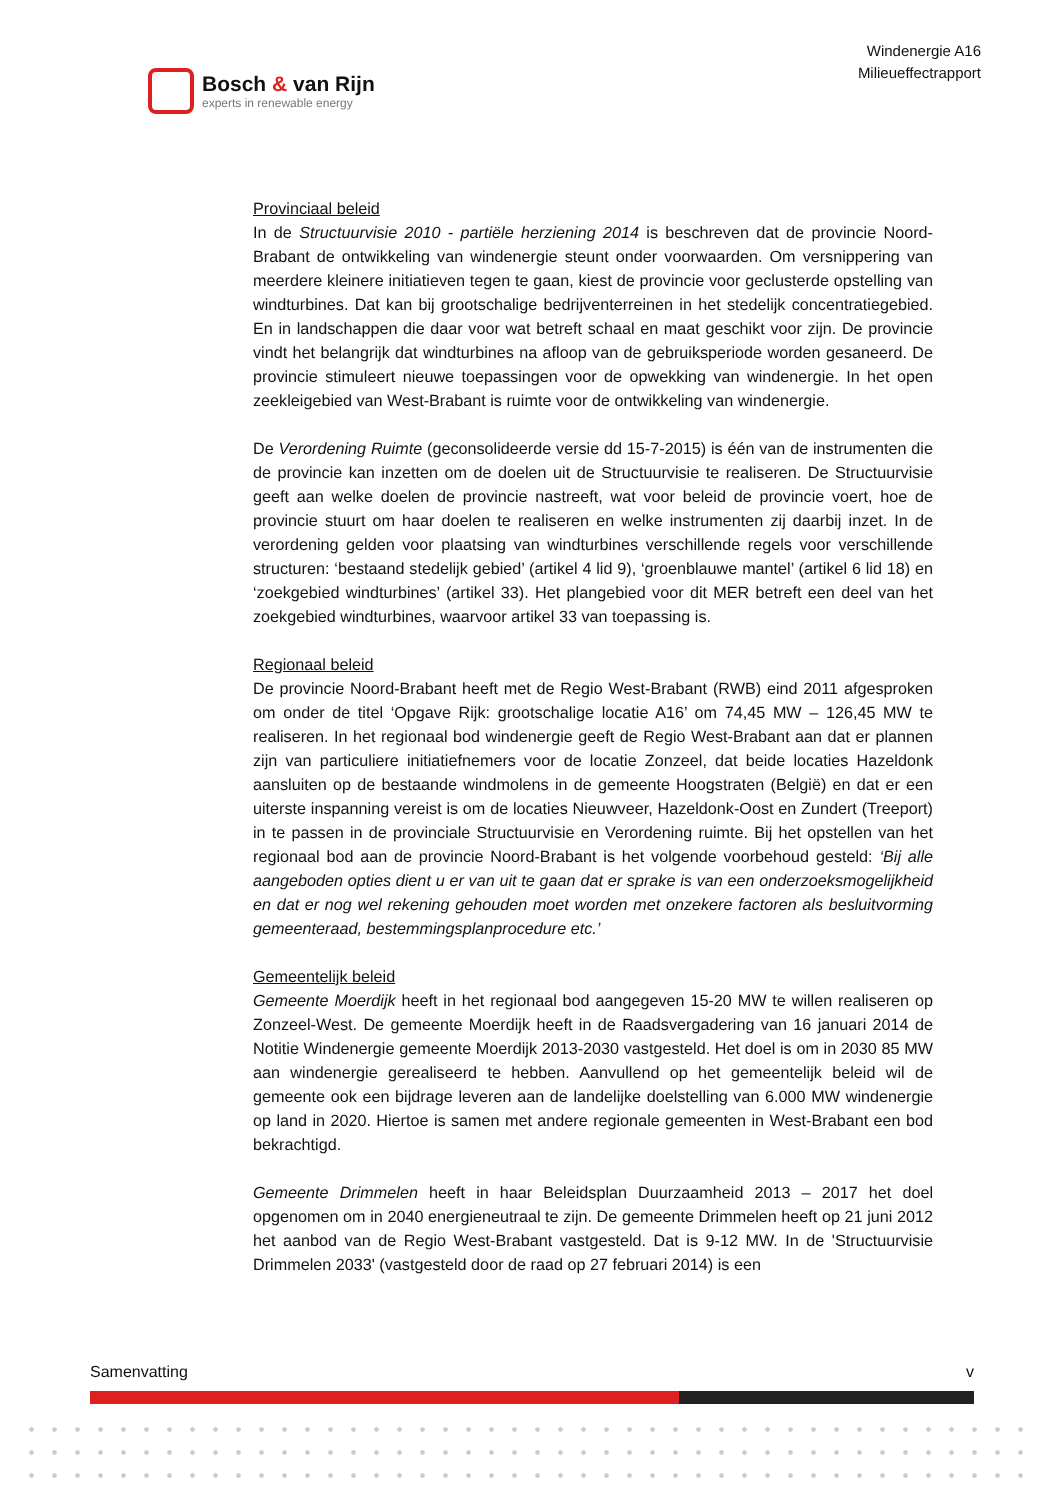Bosch & van Rijn
experts in renewable energy
Windenergie A16
Milieueffectrapport
Provinciaal beleid
In de Structuurvisie 2010 - partiële herziening 2014 is beschreven dat de provincie Noord-Brabant de ontwikkeling van windenergie steunt onder voorwaarden. Om versnippering van meerdere kleinere initiatieven tegen te gaan, kiest de provincie voor geclusterde opstelling van windturbines. Dat kan bij grootschalige bedrijventerreinen in het stedelijk concentratiegebied. En in landschappen die daar voor wat betreft schaal en maat geschikt voor zijn. De provincie vindt het belangrijk dat windturbines na afloop van de gebruiksperiode worden gesaneerd. De provincie stimuleert nieuwe toepassingen voor de opwekking van windenergie. In het open zeekleigebied van West-Brabant is ruimte voor de ontwikkeling van windenergie.
De Verordening Ruimte (geconsolideerde versie dd 15-7-2015) is één van de instrumenten die de provincie kan inzetten om de doelen uit de Structuurvisie te realiseren. De Structuurvisie geeft aan welke doelen de provincie nastreeft, wat voor beleid de provincie voert, hoe de provincie stuurt om haar doelen te realiseren en welke instrumenten zij daarbij inzet. In de verordening gelden voor plaatsing van windturbines verschillende regels voor verschillende structuren: ‘bestaand stedelijk gebied’ (artikel 4 lid 9), ‘groenblauwe mantel’ (artikel 6 lid 18) en ‘zoekgebied windturbines’ (artikel 33). Het plangebied voor dit MER betreft een deel van het zoekgebied windturbines, waarvoor artikel 33 van toepassing is.
Regionaal beleid
De provincie Noord-Brabant heeft met de Regio West-Brabant (RWB) eind 2011 afgesproken om onder de titel ‘Opgave Rijk: grootschalige locatie A16’ om 74,45 MW – 126,45 MW te realiseren. In het regionaal bod windenergie geeft de Regio West-Brabant aan dat er plannen zijn van particuliere initiatiefnemers voor de locatie Zonzeel, dat beide locaties Hazeldonk aansluiten op de bestaande windmolens in de gemeente Hoogstraten (België) en dat er een uiterste inspanning vereist is om de locaties Nieuwveer, Hazeldonk-Oost en Zundert (Treeport) in te passen in de provinciale Structuurvisie en Verordening ruimte. Bij het opstellen van het regionaal bod aan de provincie Noord-Brabant is het volgende voorbehoud gesteld: ‘Bij alle aangeboden opties dient u er van uit te gaan dat er sprake is van een onderzoeksmogelijkheid en dat er nog wel rekening gehouden moet worden met onzekere factoren als besluitvorming gemeenteraad, bestemmingsplanprocedure etc.’
Gemeentelijk beleid
Gemeente Moerdijk heeft in het regionaal bod aangegeven 15-20 MW te willen realiseren op Zonzeel-West. De gemeente Moerdijk heeft in de Raadsvergadering van 16 januari 2014 de Notitie Windenergie gemeente Moerdijk 2013-2030 vastgesteld. Het doel is om in 2030 85 MW aan windenergie gerealiseerd te hebben. Aanvullend op het gemeentelijk beleid wil de gemeente ook een bijdrage leveren aan de landelijke doelstelling van 6.000 MW windenergie op land in 2020. Hiertoe is samen met andere regionale gemeenten in West-Brabant een bod bekrachtigd.
Gemeente Drimmelen heeft in haar Beleidsplan Duurzaamheid 2013 – 2017 het doel opgenomen om in 2040 energieneutraal te zijn. De gemeente Drimmelen heeft op 21 juni 2012 het aanbod van de Regio West-Brabant vastgesteld. Dat is 9-12 MW. In de 'Structuurvisie Drimmelen 2033' (vastgesteld door de raad op 27 februari 2014) is een
Samenvatting v